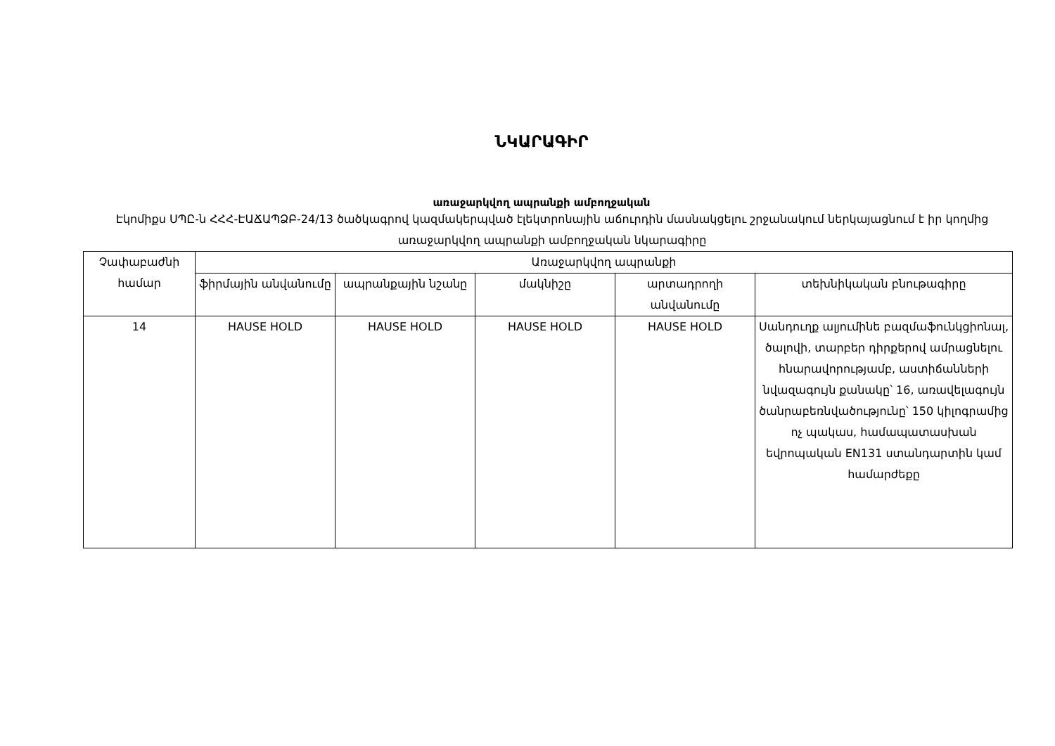ՆԿԱՐԱԳԻՐ
առաջարկվող ապրանքի ամբողջական
Էկոմիքս ՍՊԸ-ն ՀՀՀ-ԷԱՃԱՊՁԲ-24/13 ծածկագրով կազմակերպված էլեկտրոնային աճուրդին մասնակցելու շրջանակում ներկայացնում է իր կողմից առաջարկվող ապրանքի ամբողջական նկարագիրը
| Չափաբաժնի համար | Առաջարկվող ապրանքի | | | | |
| --- | --- | --- | --- | --- | --- |
| | ֆիրմային անվանումը | ապրանքային նշանը | մակնիշը | արտադրողի անվանումը | տեխնիկական բնութագիրը |
| 14 | HAUSE HOLD | HAUSE HOLD | HAUSE HOLD | HAUSE HOLD | Սանդուղք ալյումինե բազմաֆունկցիոնալ, ծալովի, տարբեր դիրքերով ամրացնելու հնարավորությամբ, աստիճանների նվազագույն քանակը՝ 16, առավելագույն ծանրաբեռնվածությունը՝ 150 կիլոգրամից ոչ պակաս, համապատասխան եվրոպական EN131 ստանդարտին կամ համարժեքը |